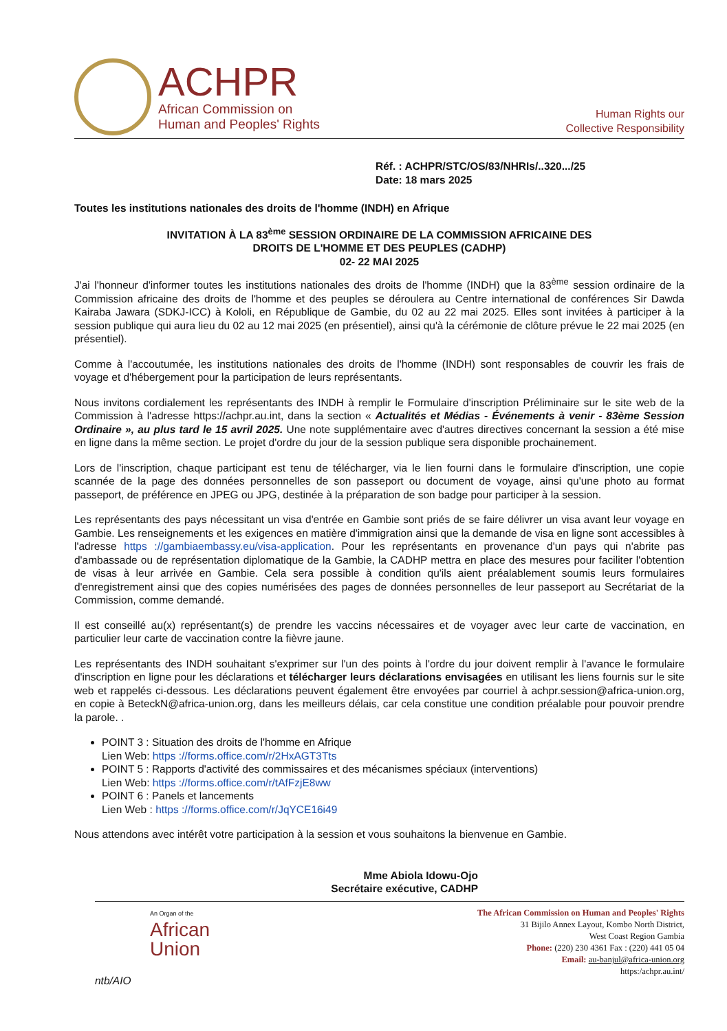ACHPR
African Commission on
Human and Peoples' Rights
Human Rights our
Collective Responsibility
Réf. : ACHPR/STC/OS/83/NHRIs/..320.../25
Date: 18 mars 2025
Toutes les institutions nationales des droits de l'homme (INDH) en Afrique
INVITATION À LA 83<sup>ème</sup> SESSION ORDINAIRE DE LA COMMISSION AFRICAINE DES
DROITS DE L'HOMME ET DES PEUPLES (CADHP)
02- 22 MAI 2025
J'ai l'honneur d'informer toutes les institutions nationales des droits de l'homme (INDH) que la 83<sup>ème</sup> session ordinaire de la Commission africaine des droits de l'homme et des peuples se déroulera au Centre international de conférences Sir Dawda Kairaba Jawara (SDKJ-ICC) à Kololi, en République de Gambie, du 02 au 22 mai 2025. Elles sont invitées à participer à la session publique qui aura lieu du 02 au 12 mai 2025 (en présentiel), ainsi qu'à la cérémonie de clôture prévue le 22 mai 2025 (en présentiel).
Comme à l'accoutumée, les institutions nationales des droits de l'homme (INDH) sont responsables de couvrir les frais de voyage et d'hébergement pour la participation de leurs représentants.
Nous invitons cordialement les représentants des INDH à remplir le Formulaire d'inscription Préliminaire sur le site web de la Commission à l'adresse https://achpr.au.int, dans la section « Actualités et Médias - Événements à venir - 83ème Session Ordinaire », au plus tard le 15 avril 2025. Une note supplémentaire avec d'autres directives concernant la session a été mise en ligne dans la même section. Le projet d'ordre du jour de la session publique sera disponible prochainement.
Lors de l'inscription, chaque participant est tenu de télécharger, via le lien fourni dans le formulaire d'inscription, une copie scannée de la page des données personnelles de son passeport ou document de voyage, ainsi qu'une photo au format passeport, de préférence en JPEG ou JPG, destinée à la préparation de son badge pour participer à la session.
Les représentants des pays nécessitant un visa d'entrée en Gambie sont priés de se faire délivrer un visa avant leur voyage en Gambie. Les renseignements et les exigences en matière d'immigration ainsi que la demande de visa en ligne sont accessibles à l'adresse https ://gambiaembassy.eu/visa-application. Pour les représentants en provenance d'un pays qui n'abrite pas d'ambassade ou de représentation diplomatique de la Gambie, la CADHP mettra en place des mesures pour faciliter l'obtention de visas à leur arrivée en Gambie. Cela sera possible à condition qu'ils aient préalablement soumis leurs formulaires d'enregistrement ainsi que des copies numérisées des pages de données personnelles de leur passeport au Secrétariat de la Commission, comme demandé.
Il est conseillé au(x) représentant(s) de prendre les vaccins nécessaires et de voyager avec leur carte de vaccination, en particulier leur carte de vaccination contre la fièvre jaune.
Les représentants des INDH souhaitant s'exprimer sur l'un des points à l'ordre du jour doivent remplir à l'avance le formulaire d'inscription en ligne pour les déclarations et télécharger leurs déclarations envisagées en utilisant les liens fournis sur le site web et rappelés ci-dessous. Les déclarations peuvent également être envoyées par courriel à achpr.session@africa-union.org, en copie à BeteckN@africa-union.org, dans les meilleurs délais, car cela constitue une condition préalable pour pouvoir prendre la parole. .
POINT 3 : Situation des droits de l'homme en Afrique
Lien Web: https ://forms.office.com/r/2HxAGT3Tts
POINT 5 : Rapports d'activité des commissaires et des mécanismes spéciaux (interventions)
Lien Web: https ://forms.office.com/r/tAfFzjE8ww
POINT 6 : Panels et lancements
Lien Web : https ://forms.office.com/r/JqYCE16i49
Nous attendons avec intérêt votre participation à la session et vous souhaitons la bienvenue en Gambie.
Mme Abiola Idowu-Ojo
Secrétaire exécutive, CADHP
An Organ of the
African
Union
ntb/AIO
The African Commission on Human and Peoples' Rights
31 Bijilo Annex Layout, Kombo North District,
West Coast Region Gambia
Phone: (220) 230 4361 Fax : (220) 441 05 04
Email: au-banjul@africa-union.org
https:/achpr.au.int/